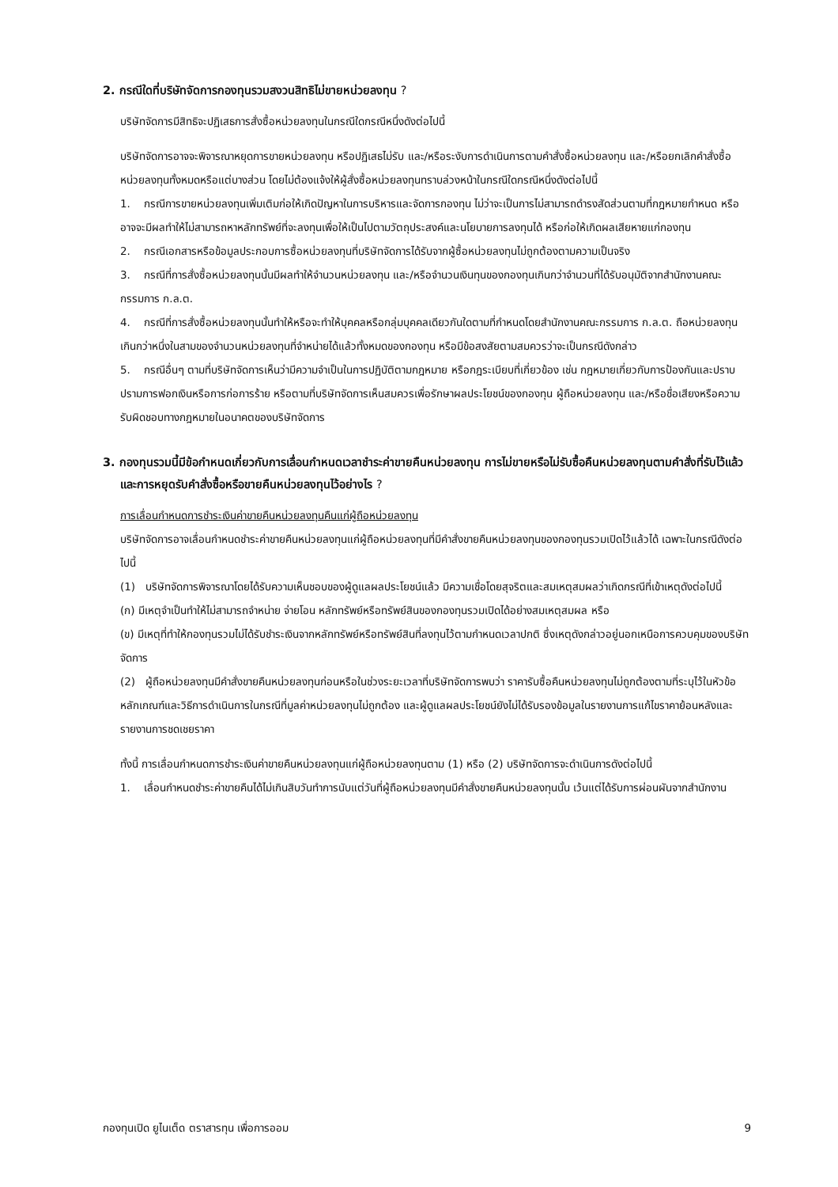2. กรณีใดที่บริษัทจัดการกองทุนรวมสงวนสิทธิไม่ขายหน่วยลงทุน ?
บริษัทจัดการมีสิทธิจะปฏิเสธการสั่งซื้อหน่วยลงทุนในกรณีใดกรณีหนึ่งดังต่อไปนี้
บริษัทจัดการอาจจะพิจารณาหยุดการขายหน่วยลงทุน หรือปฏิเสธไม่รับ และ/หรือระงับการดำเนินการตามคำสั่งซื้อหน่วยลงทุน และ/หรือยกเลิกคำสั่งซื้อหน่วยลงทุนทั้งหมดหรือแต่บางส่วน โดยไม่ต้องแจ้งให้ผู้สั่งซื้อหน่วยลงทุนทราบล่วงหน้าในกรณีใดกรณีหนึ่งดังต่อไปนี้
1. กรณีการขายหน่วยลงทุนเพิ่มเติมก่อให้เกิดปัญหาในการบริหารและจัดการกองทุน ไม่ว่าจะเป็นการไม่สามารถดำรงสัดส่วนตามที่กฎหมายกำหนด หรืออาจจะมีผลทำให้ไม่สามารถหาหลักทรัพย์ที่จะลงทุนเพื่อให้เป็นไปตามวัตถุประสงค์และนโยบายการลงทุนได้ หรือก่อให้เกิดผลเสียหายแก่กองทุน
2. กรณีเอกสารหรือข้อมูลประกอบการซื้อหน่วยลงทุนที่บริษัทจัดการได้รับจากผู้ซื้อหน่วยลงทุนไม่ถูกต้องตามความเป็นจริง
3. กรณีที่การสั่งซื้อหน่วยลงทุนนั้นมีผลทำให้จำนวนหน่วยลงทุน และ/หรือจำนวนเงินทุนของกองทุนเกินกว่าจำนวนที่ได้รับอนุมัติจากสำนักงานคณะกรรมการ ก.ล.ต.
4. กรณีที่การสั่งซื้อหน่วยลงทุนนั้นทำให้หรือจะทำให้บุคคลหรือกลุ่มบุคคลเดียวกันใดตามที่กำหนดโดยสำนักงานคณะกรรมการ ก.ล.ต. ถือหน่วยลงทุนเกินกว่าหนึ่งในสามของจำนวนหน่วยลงทุนที่จำหน่ายได้แล้วทั้งหมดของกองทุน หรือมีข้อสงสัยตามสมควรว่าจะเป็นกรณีดังกล่าว
5. กรณีอื่นๆ ตามที่บริษัทจัดการเห็นว่ามีความจำเป็นในการปฏิบัติตามกฎหมาย หรือกฎระเบียบที่เกี่ยวข้อง เช่น กฎหมายเกี่ยวกับการป้องกันและปราบปรามการฟอกเงินหรือการก่อการร้าย หรือตามที่บริษัทจัดการเห็นสมควรเพื่อรักษาผลประโยชน์ของกองทุน ผู้ถือหน่วยลงทุน และ/หรือชื่อเสียงหรือความรับผิดชอบทางกฎหมายในอนาคตของบริษัทจัดการ
3. กองทุนรวมนี้มีข้อกำหนดเกี่ยวกับการเลื่อนกำหนดเวลาชำระค่าขายคืนหน่วยลงทุน การไม่ขายหรือไม่รับซื้อคืนหน่วยลงทุนตามคำสั่งที่รับไว้แล้ว และการหยุดรับคำสั่งซื้อหรือขายคืนหน่วยลงทุนไว้อย่างไร ?
การเลื่อนกำหนดการชำระเงินค่าขายคืนหน่วยลงทุนคืนแก่ผู้ถือหน่วยลงทุน
บริษัทจัดการอาจเลื่อนกำหนดชำระค่าขายคืนหน่วยลงทุนแก่ผู้ถือหน่วยลงทุนที่มีคำสั่งขายคืนหน่วยลงทุนของกองทุนรวมเปิดไว้แล้วได้ เฉพาะในกรณีดังต่อไปนี้
(1) บริษัทจัดการพิจารณาโดยได้รับความเห็นชอบของผู้ดูแลผลประโยชน์แล้ว มีความเชื่อโดยสุจริตและสมเหตุสมผลว่าเกิดกรณีที่เข้าเหตุดังต่อไปนี้
(ก) มีเหตุจำเป็นทำให้ไม่สามารถจำหน่าย จ่ายโอน หลักทรัพย์หรือทรัพย์สินของกองทุนรวมเปิดได้อย่างสมเหตุสมผล หรือ
(ข) มีเหตุที่ทำให้กองทุนรวมไม่ได้รับชำระเงินจากหลักทรัพย์หรือทรัพย์สินที่ลงทุนไว้ตามกำหนดเวลาปกติ ซึ่งเหตุดังกล่าวอยู่นอกเหนือการควบคุมของบริษัทจัดการ
(2) ผู้ถือหน่วยลงทุนมีคำสั่งขายคืนหน่วยลงทุนก่อนหรือในช่วงระยะเวลาที่บริษัทจัดการพบว่า ราคารับซื้อคืนหน่วยลงทุนไม่ถูกต้องตามที่ระบุไว้ในหัวข้อหลักเกณฑ์และวิธีการดำเนินการในกรณีที่มูลค่าหน่วยลงทุนไม่ถูกต้อง และผู้ดูแลผลประโยชน์ยังไม่ได้รับรองข้อมูลในรายงานการแก้ไขราคาย้อนหลังและรายงานการชดเชยราคา
ทั้งนี้ การเลื่อนกำหนดการชำระเงินค่าขายคืนหน่วยลงทุนแก่ผู้ถือหน่วยลงทุนตาม (1) หรือ (2) บริษัทจัดการจะดำเนินการดังต่อไปนี้
1. เลื่อนกำหนดชำระค่าขายคืนได้ไม่เกินสิบวันทำการนับแต่วันที่ผู้ถือหน่วยลงทุนมีคำสั่งขายคืนหน่วยลงทุนนั้น เว้นแต่ได้รับการผ่อนผันจากสำนักงาน
กองทุนเปิด ยูไนเต็ด ตราสารทุน เพื่อการออม 9